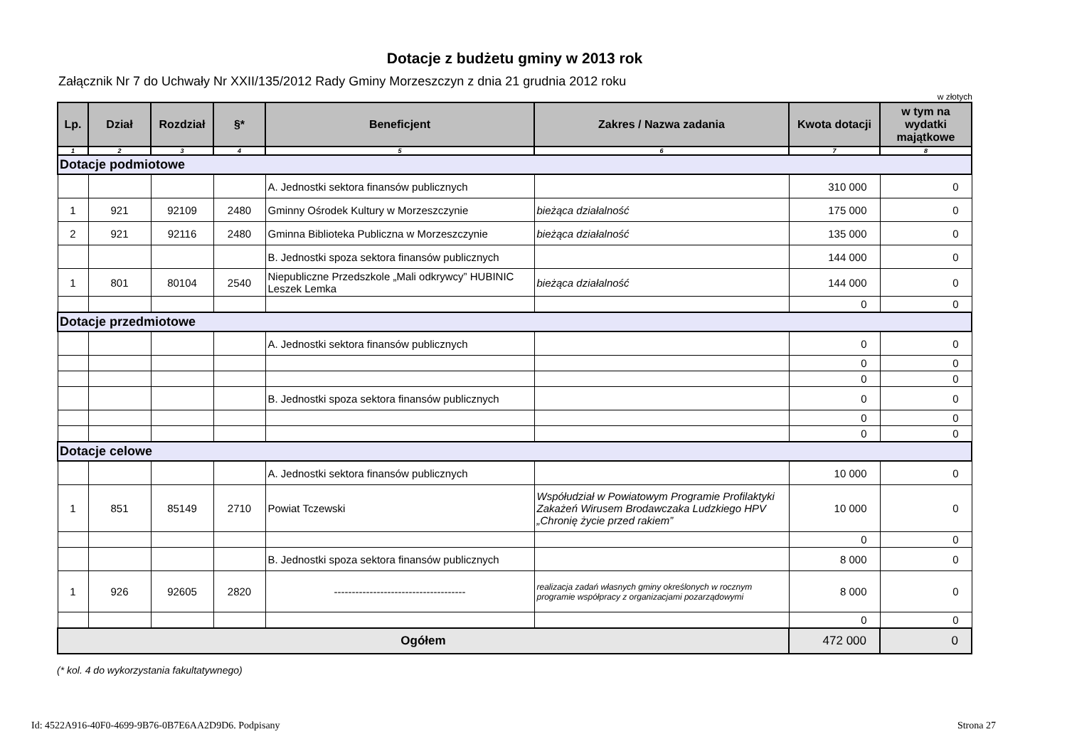Dotacje z budżetu gminy w 2013 rok
Załącznik Nr 7 do Uchwały Nr XXII/135/2012 Rady Gminy Morzeszczyn z dnia 21 grudnia 2012 roku
w złotych
| Lp. | Dział | Rozdział | §* | Beneficjent | Zakres / Nazwa zadania | Kwota dotacji | w tym na wydatki majątkowe |
| --- | --- | --- | --- | --- | --- | --- | --- |
| 1 | 2 | 3 | 4 | 5 | 6 | 7 | 8 |
| Dotacje podmiotowe | | | | | | | |
| | | | | A. Jednostki sektora finansów publicznych | | 310 000 | 0 |
| 1 | 921 | 92109 | 2480 | Gminny Ośrodek Kultury w Morzeszczynie | bieżąca działalność | 175 000 | 0 |
| 2 | 921 | 92116 | 2480 | Gminna Biblioteka Publiczna w Morzeszczynie | bieżąca działalność | 135 000 | 0 |
| | | | | B. Jednostki spoza sektora finansów publicznych | | 144 000 | 0 |
| 1 | 801 | 80104 | 2540 | Niepubliczne Przedszkole „Mali odkrywcy” HUBINIC Leszek Lemka | bieżąca działalność | 144 000 | 0 |
| | | | | | | 0 | 0 |
| Dotacje przedmiotowe | | | | | | | |
| | | | | A. Jednostki sektora finansów publicznych | | 0 | 0 |
| | | | | | | 0 | 0 |
| | | | | | | 0 | 0 |
| | | | | B. Jednostki spoza sektora finansów publicznych | | 0 | 0 |
| | | | | | | 0 | 0 |
| | | | | | | 0 | 0 |
| Dotacje celowe | | | | | | | |
| | | | | A. Jednostki sektora finansów publicznych | | 10 000 | 0 |
| 1 | 851 | 85149 | 2710 | Powiat Tczewski | Współudział w Powiatowym Programie Profilaktyki Zakażeń Wirusem Brodawczaka Ludzkiego HPV „Chronię życie przed rakiem” | 10 000 | 0 |
| | | | | | | 0 | 0 |
| | | | | B. Jednostki spoza sektora finansów publicznych | | 8 000 | 0 |
| 1 | 926 | 92605 | 2820 | ------------------------------------- | realizacja zadań własnych gminy określonych w rocznym programie współpracy z organizacjami pozarządowymi | 8 000 | 0 |
| | | | | | | 0 | 0 |
| Ogółem | | | | | | 472 000 | 0 |
(* kol. 4 do wykorzystania fakultatywnego)
Id: 4522A916-40F0-4699-9B76-0B7E6AA2D9D6. Podpisany Strona 27